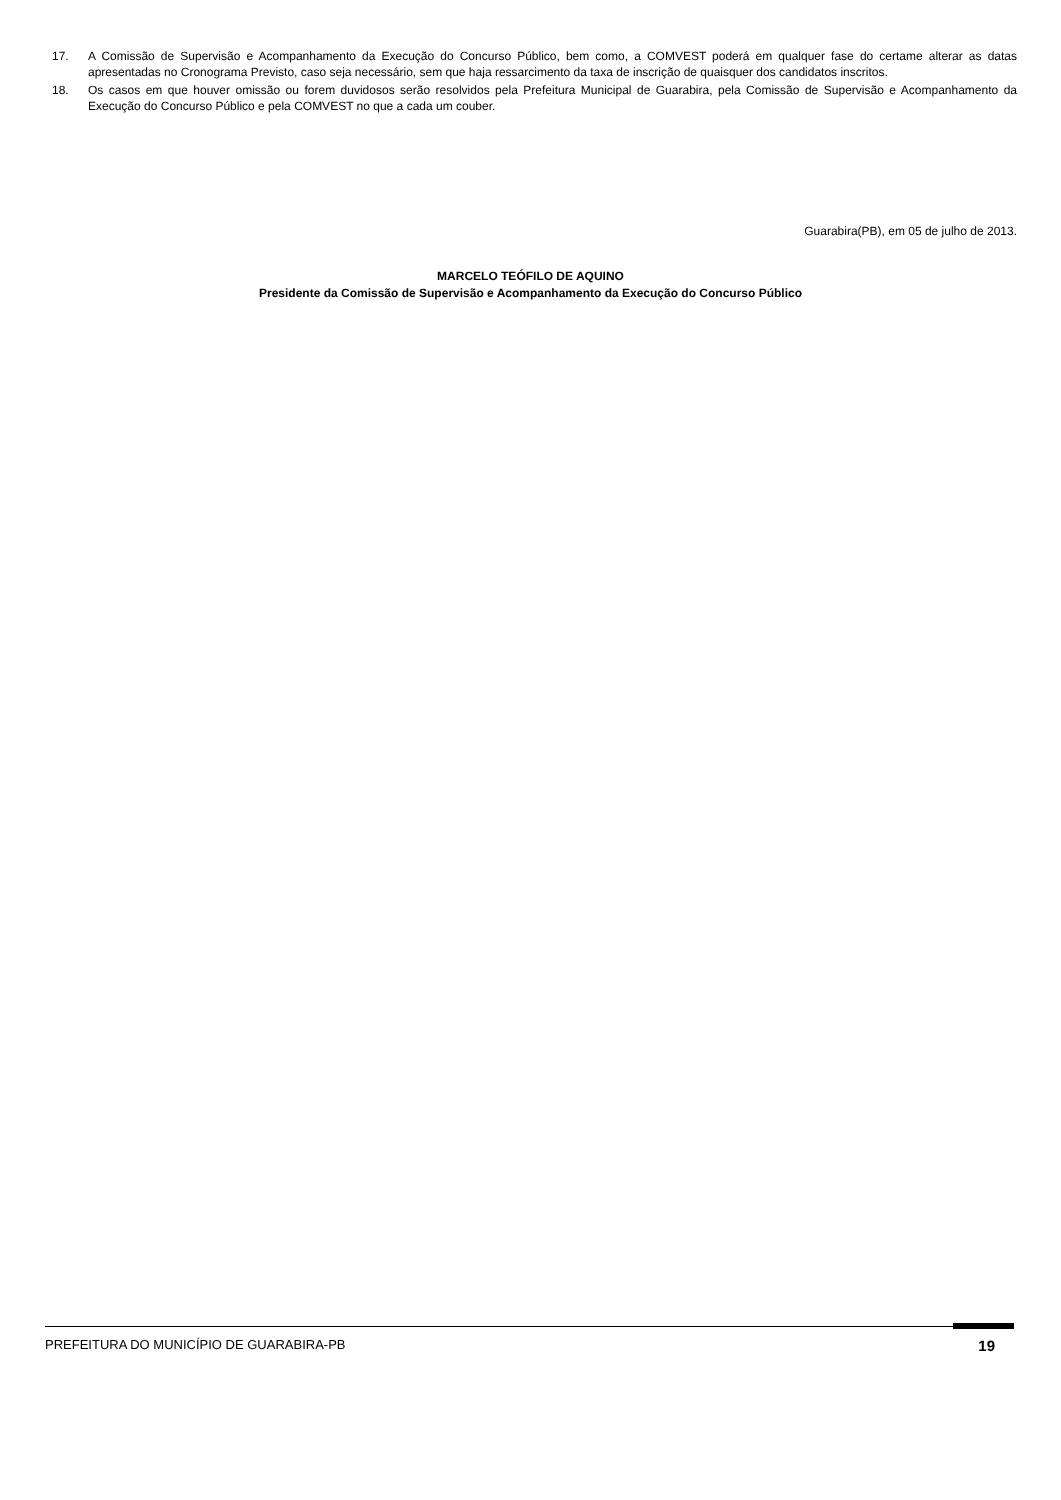17. A Comissão de Supervisão e Acompanhamento da Execução do Concurso Público, bem como, a COMVEST poderá em qualquer fase do certame alterar as datas apresentadas no Cronograma Previsto, caso seja necessário, sem que haja ressarcimento da taxa de inscrição de quaisquer dos candidatos inscritos.
18. Os casos em que houver omissão ou forem duvidosos serão resolvidos pela Prefeitura Municipal de Guarabira, pela Comissão de Supervisão e Acompanhamento da Execução do Concurso Público e pela COMVEST no que a cada um couber.
Guarabira(PB), em 05 de julho de 2013.
MARCELO TEÓFILO DE AQUINO
Presidente da Comissão de Supervisão e Acompanhamento da Execução do Concurso Público
PREFEITURA DO MUNICÍPIO DE GUARABIRA-PB 19